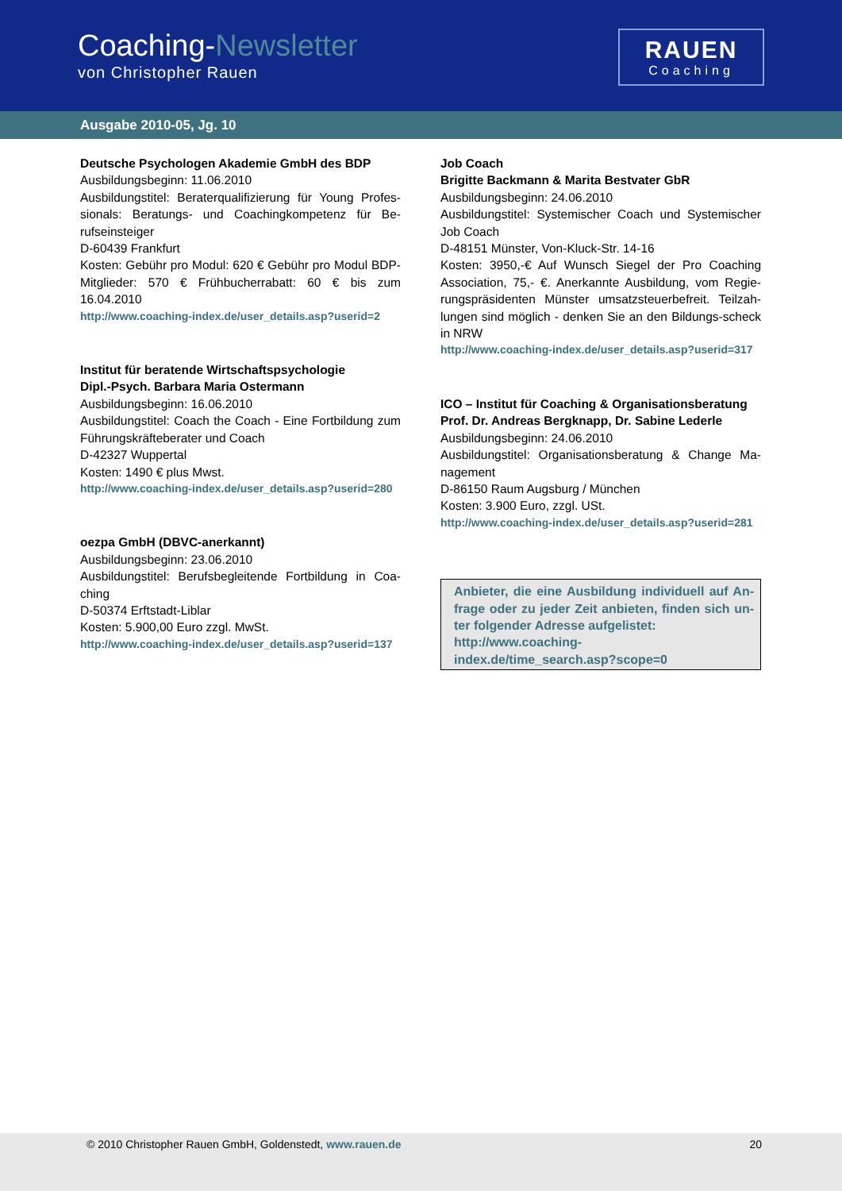Coaching-Newsletter
von Christopher Rauen
RAUEN
Coaching
Ausgabe 2010-05, Jg. 10
Deutsche Psychologen Akademie GmbH des BDP
Ausbildungsbeginn: 11.06.2010
Ausbildungstitel: Beraterqualifizierung für Young Profes-sionals: Beratungs- und Coachingkompetenz für Be-rufseinsteiger
D-60439 Frankfurt
Kosten: Gebühr pro Modul: 620 € Gebühr pro Modul BDP-Mitglieder: 570 € Frühbucherrabatt: 60 € bis zum 16.04.2010
http://www.coaching-index.de/user_details.asp?userid=2
Institut für beratende Wirtschaftspsychologie
Dipl.-Psych. Barbara Maria Ostermann
Ausbildungsbeginn: 16.06.2010
Ausbildungstitel: Coach the Coach - Eine Fortbildung zum Führungskräfteberater und Coach
D-42327 Wuppertal
Kosten: 1490 € plus Mwst.
http://www.coaching-index.de/user_details.asp?userid=280
oezpa GmbH (DBVC-anerkannt)
Ausbildungsbeginn: 23.06.2010
Ausbildungstitel: Berufsbegleitende Fortbildung in Coa-ching
D-50374 Erftstadt-Liblar
Kosten: 5.900,00 Euro zzgl. MwSt.
http://www.coaching-index.de/user_details.asp?userid=137
Job Coach
Brigitte Backmann & Marita Bestvater GbR
Ausbildungsbeginn: 24.06.2010
Ausbildungstitel: Systemischer Coach und Systemischer Job Coach
D-48151 Münster, Von-Kluck-Str. 14-16
Kosten: 3950,-€ Auf Wunsch Siegel der Pro Coaching Association, 75,- €. Anerkannte Ausbildung, vom Regie-rungspräsidenten Münster umsatzsteuerbefreit. Teilzah-lungen sind möglich - denken Sie an den Bildungs-scheck in NRW
http://www.coaching-index.de/user_details.asp?userid=317
ICO – Institut für Coaching & Organisationsberatung
Prof. Dr. Andreas Bergknapp, Dr. Sabine Lederle
Ausbildungsbeginn: 24.06.2010
Ausbildungstitel: Organisationsberatung & Change Ma-nagement
D-86150 Raum Augsburg / München
Kosten: 3.900 Euro, zzgl. USt.
http://www.coaching-index.de/user_details.asp?userid=281
Anbieter, die eine Ausbildung individuell auf An-frage oder zu jeder Zeit anbieten, finden sich un-ter folgender Adresse aufgelistet:
http://www.coaching-
index.de/time_search.asp?scope=0
© 2010 Christopher Rauen GmbH, Goldenstedt, www.rauen.de 20